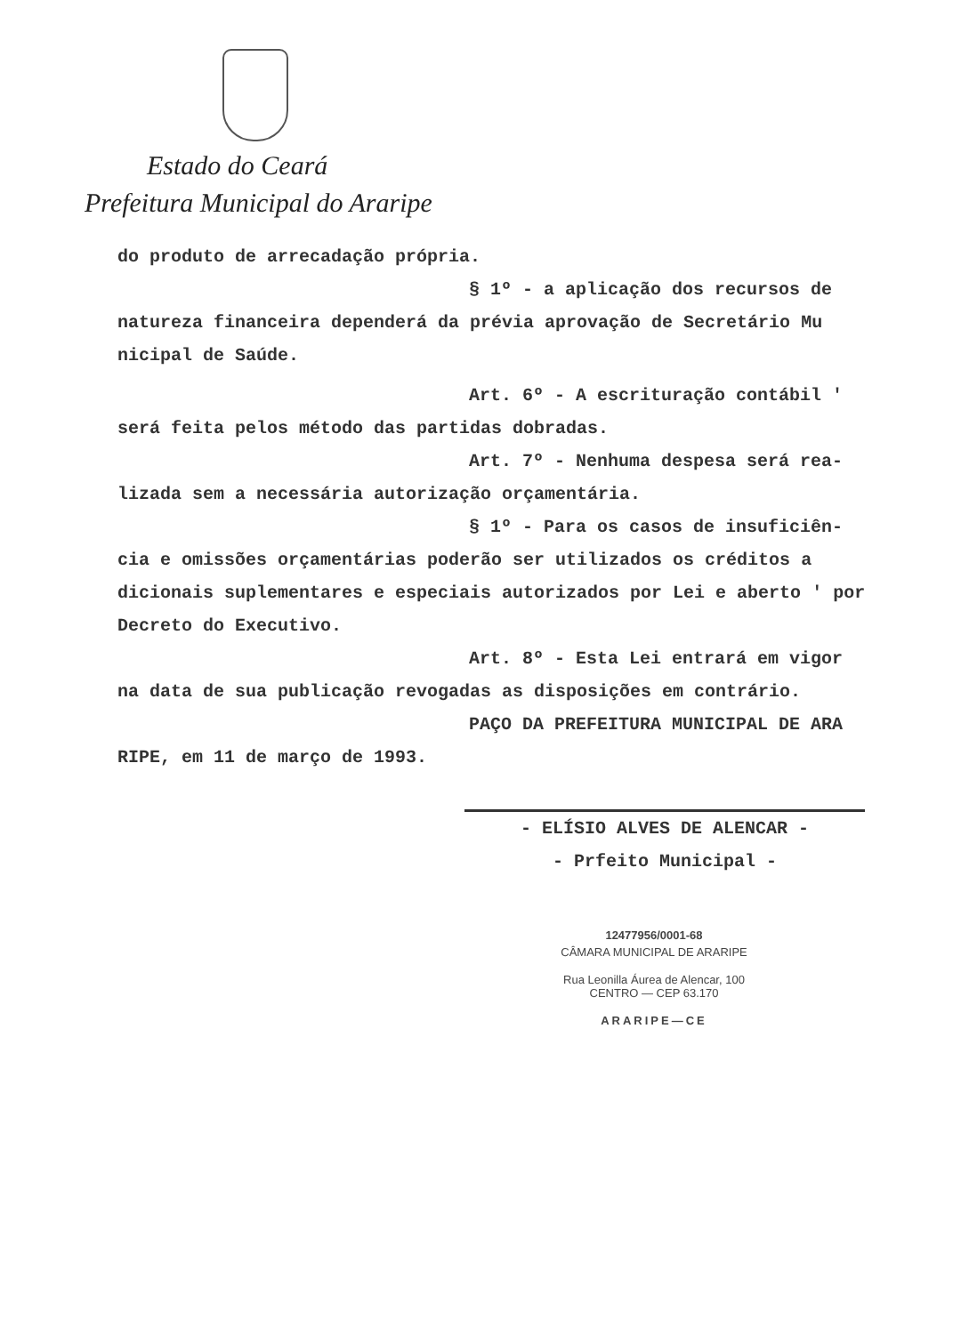Estado do Ceará
Prefeitura Municipal do Araripe
do produto de arrecadação própria.
§ 1º - a aplicação dos recursos de
natureza financeira dependerá da prévia aprovação de Secretário Mu nicipal de Saúde.
Art. 6º - A escrituração contábil '
será feita pelos método das partidas dobradas.
Art. 7º - Nenhuma despesa será rea-
lizada sem a necessária autorização orçamentária.
§ 1º - Para os casos de insuficiên-
cia e omissões orçamentárias poderão ser utilizados os créditos a dicionais suplementares e especiais autorizados por Lei e aberto ' por Decreto do Executivo.
Art. 8º - Esta Lei entrará em vigor
na data de sua publicação revogadas as disposições em contrário.
PAÇO DA PREFEITURA MUNICIPAL DE ARA
RIPE, em 11 de março de 1993.
- ELÍSIO ALVES DE ALENCAR -
- Prfeito Municipal -
12477956/0001-68
CÂMARA MUNICIPAL DE ARARIPE
Rua Leonilla Áurea de Alencar, 100
CENTRO — CEP 63.170
ARARIPE—CE